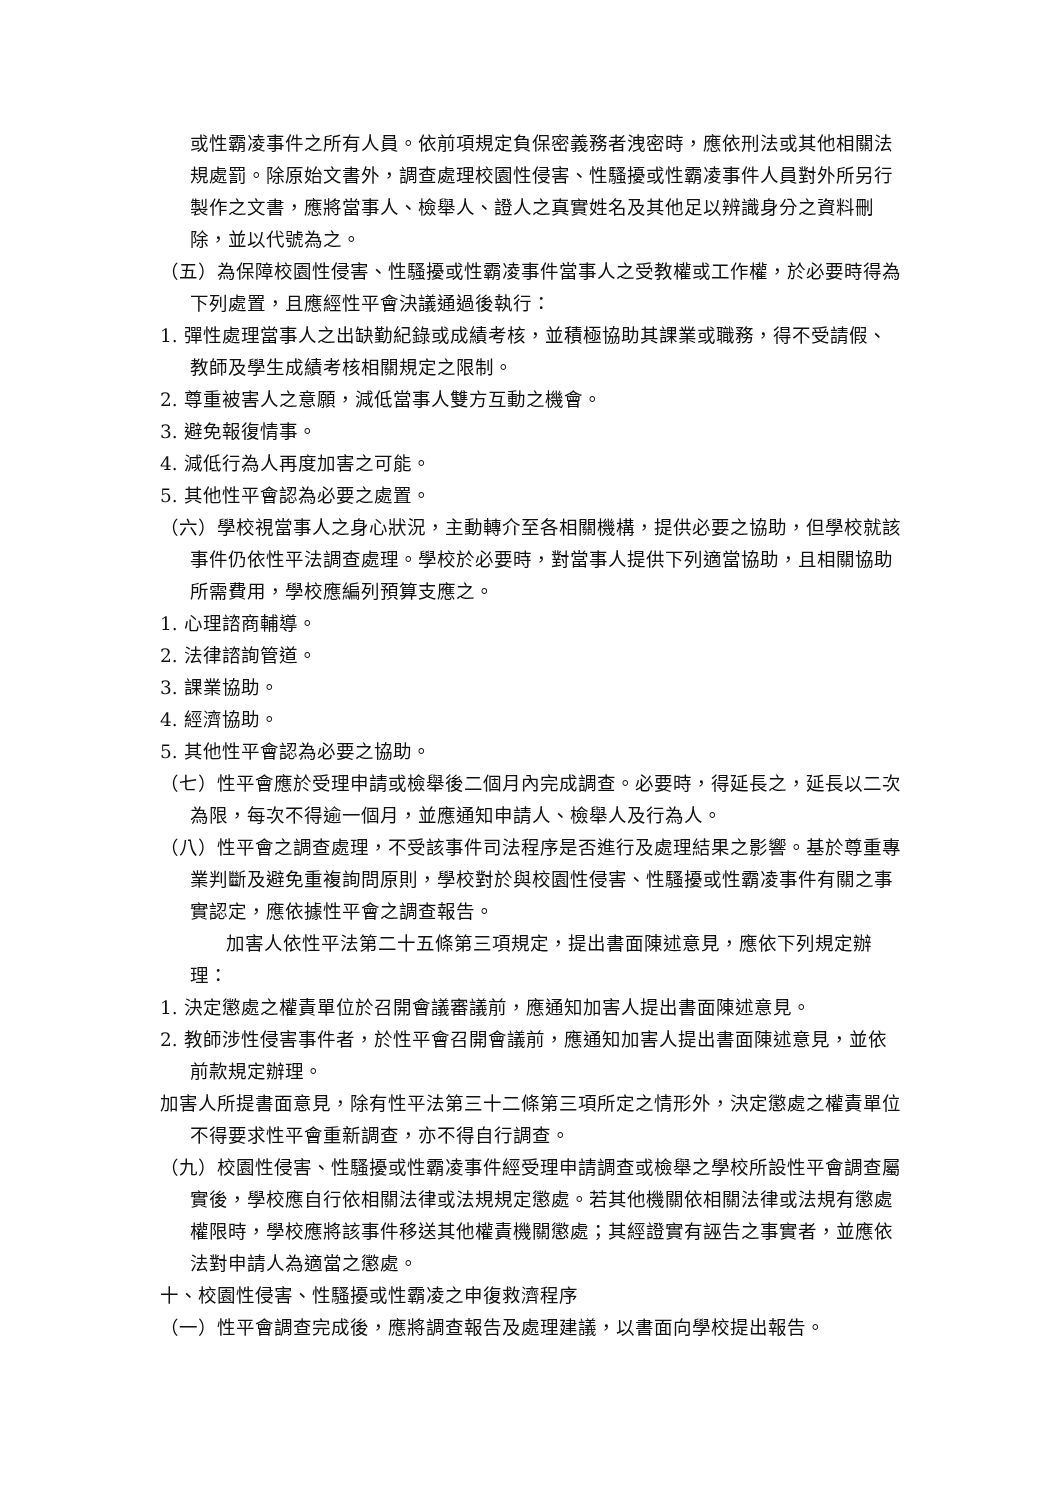或性霸凌事件之所有人員。依前項規定負保密義務者洩密時，應依刑法或其他相關法規處罰。除原始文書外，調查處理校園性侵害、性騷擾或性霸凌事件人員對外所另行製作之文書，應將當事人、檢舉人、證人之真實姓名及其他足以辨識身分之資料刪除，並以代號為之。
（五）為保障校園性侵害、性騷擾或性霸凌事件當事人之受教權或工作權，於必要時得為下列處置，且應經性平會決議通過後執行：
1. 彈性處理當事人之出缺勤紀錄或成績考核，並積極協助其課業或職務，得不受請假、教師及學生成績考核相關規定之限制。
2. 尊重被害人之意願，減低當事人雙方互動之機會。
3. 避免報復情事。
4. 減低行為人再度加害之可能。
5. 其他性平會認為必要之處置。
（六）學校視當事人之身心狀況，主動轉介至各相關機構，提供必要之協助，但學校就該事件仍依性平法調查處理。學校於必要時，對當事人提供下列適當協助，且相關協助所需費用，學校應編列預算支應之。
1. 心理諮商輔導。
2. 法律諮詢管道。
3. 課業協助。
4. 經濟協助。
5. 其他性平會認為必要之協助。
（七）性平會應於受理申請或檢舉後二個月內完成調查。必要時，得延長之，延長以二次為限，每次不得逾一個月，並應通知申請人、檢舉人及行為人。
（八）性平會之調查處理，不受該事件司法程序是否進行及處理結果之影響。基於尊重專業判斷及避免重複詢問原則，學校對於與校園性侵害、性騷擾或性霸凌事件有關之事實認定，應依據性平會之調查報告。
加害人依性平法第二十五條第三項規定，提出書面陳述意見，應依下列規定辦理：
1. 決定懲處之權責單位於召開會議審議前，應通知加害人提出書面陳述意見。
2. 教師涉性侵害事件者，於性平會召開會議前，應通知加害人提出書面陳述意見，並依前款規定辦理。
加害人所提書面意見，除有性平法第三十二條第三項所定之情形外，決定懲處之權責單位不得要求性平會重新調查，亦不得自行調查。
（九）校園性侵害、性騷擾或性霸凌事件經受理申請調查或檢舉之學校所設性平會調查屬實後，學校應自行依相關法律或法規規定懲處。若其他機關依相關法律或法規有懲處權限時，學校應將該事件移送其他權責機關懲處；其經證實有誣告之事實者，並應依法對申請人為適當之懲處。
十、校園性侵害、性騷擾或性霸凌之申復救濟程序
（一）性平會調查完成後，應將調查報告及處理建議，以書面向學校提出報告。